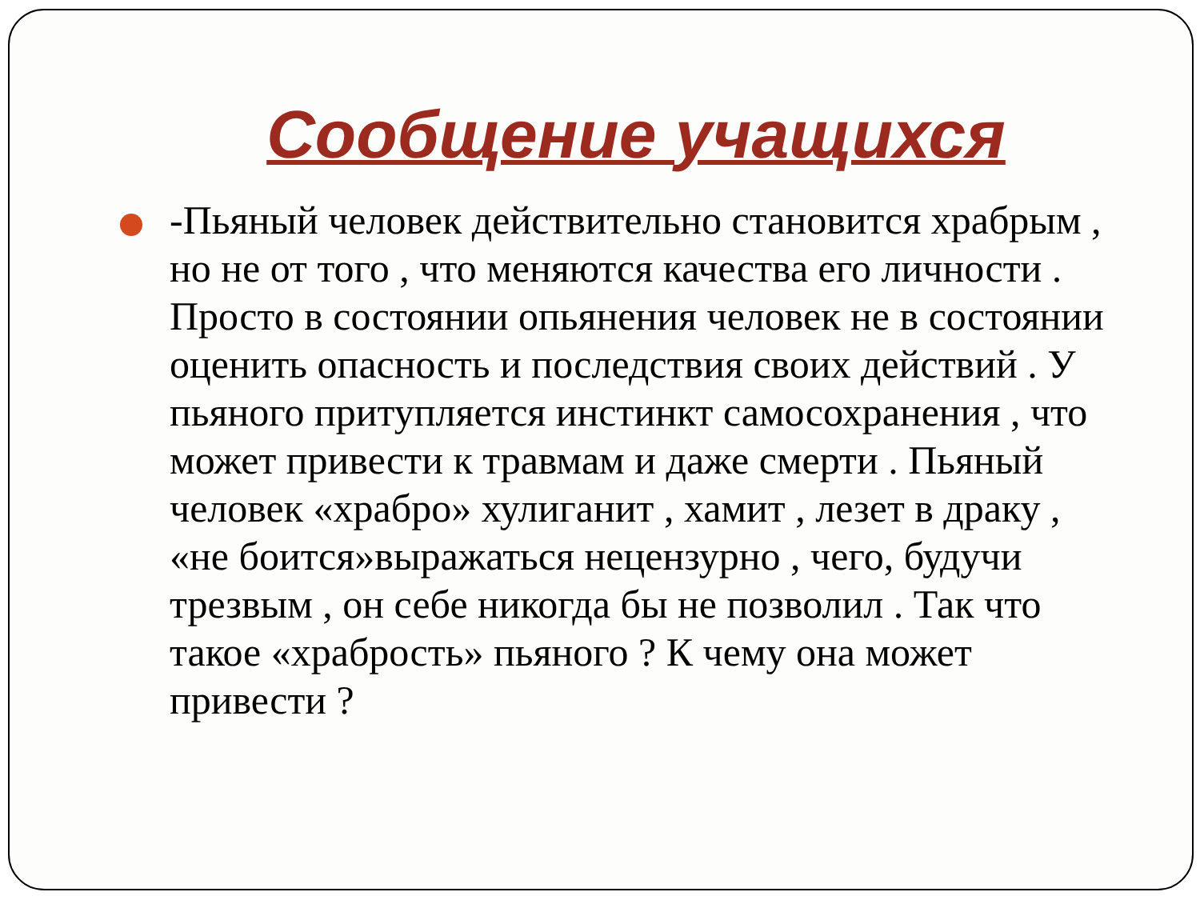Сообщение учащихся
-Пьяный человек действительно становится храбрым , но не от того , что меняются качества его личности . Просто в состоянии опьянения человек не в состоянии оценить опасность и последствия своих действий . У пьяного притупляется инстинкт самосохранения , что может привести к травмам и даже смерти . Пьяный человек «храбро» хулиганит , хамит , лезет в драку , «не боится»выражаться нецензурно , чего, будучи трезвым , он себе никогда бы не позволил . Так что такое «храбрость» пьяного ? К чему она может привести ?